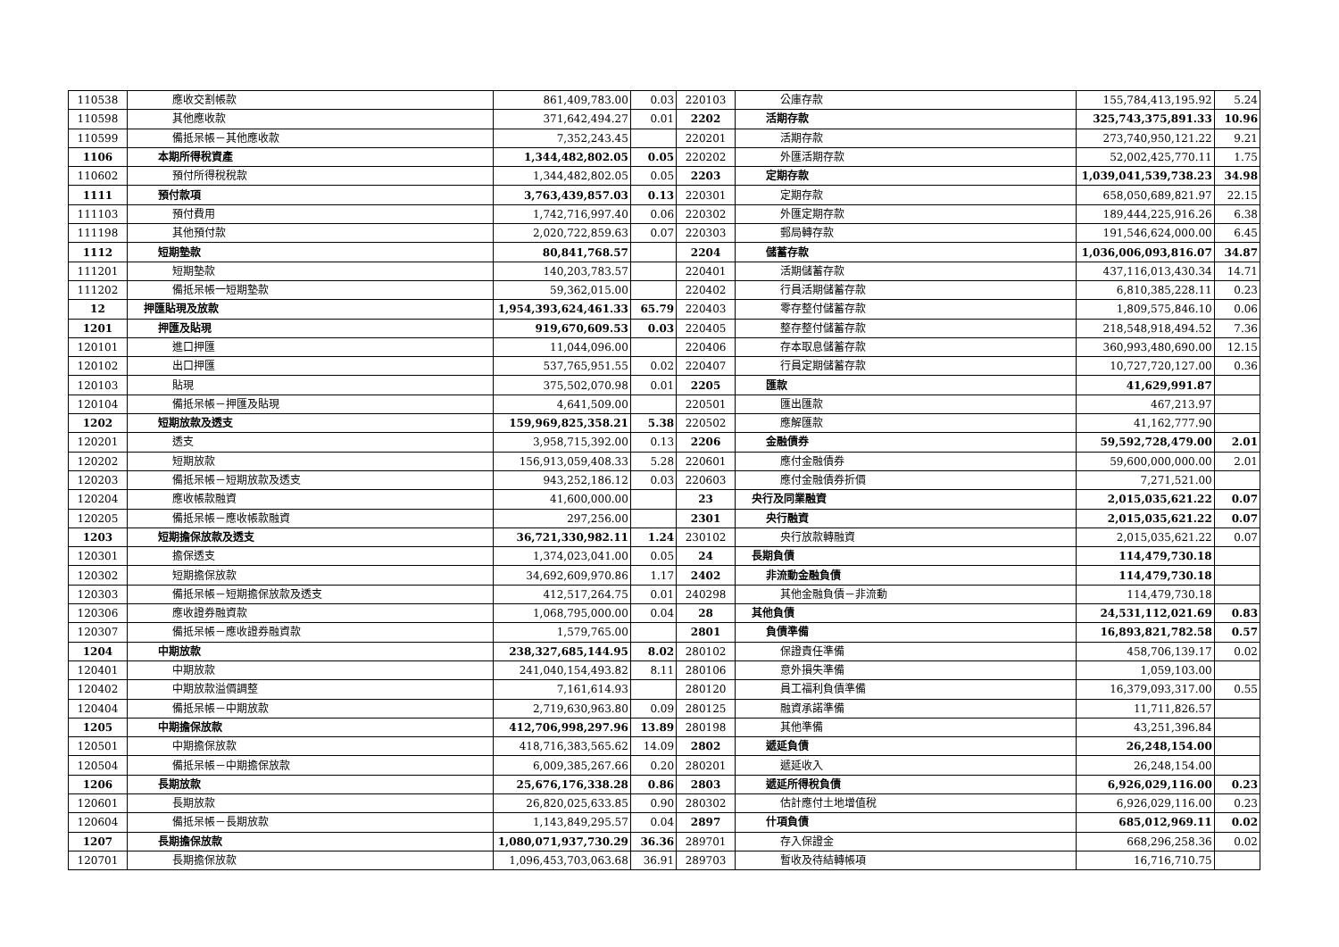| 110538 | 應收交割帳款 | 861,409,783.00 | 0.03 | 220103 | 公庫存款 | 155,784,413,195.92 | 5.24 |
| 110598 | 其他應收款 | 371,642,494.27 | 0.01 | 2202 | 活期存款 | 325,743,375,891.33 | 10.96 |
| 110599 | 備抵呆帳－其他應收款 | 7,352,243.45 | | 220201 | 活期存款 | 273,740,950,121.22 | 9.21 |
| 1106 | 本期所得稅資產 | 1,344,482,802.05 | 0.05 | 220202 | 外匯活期存款 | 52,002,425,770.11 | 1.75 |
| 110602 | 預付所得稅稅款 | 1,344,482,802.05 | 0.05 | 2203 | 定期存款 | 1,039,041,539,738.23 | 34.98 |
| 1111 | 預付款項 | 3,763,439,857.03 | 0.13 | 220301 | 定期存款 | 658,050,689,821.97 | 22.15 |
| 111103 | 預付費用 | 1,742,716,997.40 | 0.06 | 220302 | 外匯定期存款 | 189,444,225,916.26 | 6.38 |
| 111198 | 其他預付款 | 2,020,722,859.63 | 0.07 | 220303 | 郵局轉存款 | 191,546,624,000.00 | 6.45 |
| 1112 | 短期墊款 | 80,841,768.57 | | 2204 | 儲蓄存款 | 1,036,006,093,816.07 | 34.87 |
| 111201 | 短期墊款 | 140,203,783.57 | | 220401 | 活期儲蓄存款 | 437,116,013,430.34 | 14.71 |
| 111202 | 備抵呆帳一短期墊款 | 59,362,015.00 | | 220402 | 行員活期儲蓄存款 | 6,810,385,228.11 | 0.23 |
| 12 | 押匯貼現及放款 | 1,954,393,624,461.33 | 65.79 | 220403 | 零存整付儲蓄存款 | 1,809,575,846.10 | 0.06 |
| 1201 | 押匯及貼現 | 919,670,609.53 | 0.03 | 220405 | 整存整付儲蓄存款 | 218,548,918,494.52 | 7.36 |
| 120101 | 進口押匯 | 11,044,096.00 | | 220406 | 存本取息儲蓄存款 | 360,993,480,690.00 | 12.15 |
| 120102 | 出口押匯 | 537,765,951.55 | 0.02 | 220407 | 行員定期儲蓄存款 | 10,727,720,127.00 | 0.36 |
| 120103 | 貼現 | 375,502,070.98 | 0.01 | 2205 | 匯款 | 41,629,991.87 | |
| 120104 | 備抵呆帳－押匯及貼現 | 4,641,509.00 | | 220501 | 匯出匯款 | 467,213.97 | |
| 1202 | 短期放款及透支 | 159,969,825,358.21 | 5.38 | 220502 | 應解匯款 | 41,162,777.90 | |
| 120201 | 透支 | 3,958,715,392.00 | 0.13 | 2206 | 金融債券 | 59,592,728,479.00 | 2.01 |
| 120202 | 短期放款 | 156,913,059,408.33 | 5.28 | 220601 | 應付金融債券 | 59,600,000,000.00 | 2.01 |
| 120203 | 備抵呆帳－短期放款及透支 | 943,252,186.12 | 0.03 | 220603 | 應付金融債券折價 | 7,271,521.00 | |
| 120204 | 應收帳款融資 | 41,600,000.00 | | 23 | 央行及同業融資 | 2,015,035,621.22 | 0.07 |
| 120205 | 備抵呆帳－應收帳款融資 | 297,256.00 | | 2301 | 央行融資 | 2,015,035,621.22 | 0.07 |
| 1203 | 短期擔保放款及透支 | 36,721,330,982.11 | 1.24 | 230102 | 央行放款轉融資 | 2,015,035,621.22 | 0.07 |
| 120301 | 擔保透支 | 1,374,023,041.00 | 0.05 | 24 | 長期負債 | 114,479,730.18 | |
| 120302 | 短期擔保放款 | 34,692,609,970.86 | 1.17 | 2402 | 非流動金融負債 | 114,479,730.18 | |
| 120303 | 備抵呆帳－短期擔保放款及透支 | 412,517,264.75 | 0.01 | 240298 | 其他金融負債－非流動 | 114,479,730.18 | |
| 120306 | 應收證券融資款 | 1,068,795,000.00 | 0.04 | 28 | 其他負債 | 24,531,112,021.69 | 0.83 |
| 120307 | 備抵呆帳－應收證券融資款 | 1,579,765.00 | | 2801 | 負債準備 | 16,893,821,782.58 | 0.57 |
| 1204 | 中期放款 | 238,327,685,144.95 | 8.02 | 280102 | 保證責任準備 | 458,706,139.17 | 0.02 |
| 120401 | 中期放款 | 241,040,154,493.82 | 8.11 | 280106 | 意外損失準備 | 1,059,103.00 | |
| 120402 | 中期放款溢價調整 | 7,161,614.93 | | 280120 | 員工福利負債準備 | 16,379,093,317.00 | 0.55 |
| 120404 | 備抵呆帳－中期放款 | 2,719,630,963.80 | 0.09 | 280125 | 融資承諾準備 | 11,711,826.57 | |
| 1205 | 中期擔保放款 | 412,706,998,297.96 | 13.89 | 280198 | 其他準備 | 43,251,396.84 | |
| 120501 | 中期擔保放款 | 418,716,383,565.62 | 14.09 | 2802 | 遞延負債 | 26,248,154.00 | |
| 120504 | 備抵呆帳－中期擔保放款 | 6,009,385,267.66 | 0.20 | 280201 | 遞延收入 | 26,248,154.00 | |
| 1206 | 長期放款 | 25,676,176,338.28 | 0.86 | 2803 | 遞延所得稅負債 | 6,926,029,116.00 | 0.23 |
| 120601 | 長期放款 | 26,820,025,633.85 | 0.90 | 280302 | 估計應付土地增值稅 | 6,926,029,116.00 | 0.23 |
| 120604 | 備抵呆帳－長期放款 | 1,143,849,295.57 | 0.04 | 2897 | 什項負債 | 685,012,969.11 | 0.02 |
| 1207 | 長期擔保放款 | 1,080,071,937,730.29 | 36.36 | 289701 | 存入保證金 | 668,296,258.36 | 0.02 |
| 120701 | 長期擔保放款 | 1,096,453,703,063.68 | 36.91 | 289703 | 暫收及待結轉帳項 | 16,716,710.75 | |